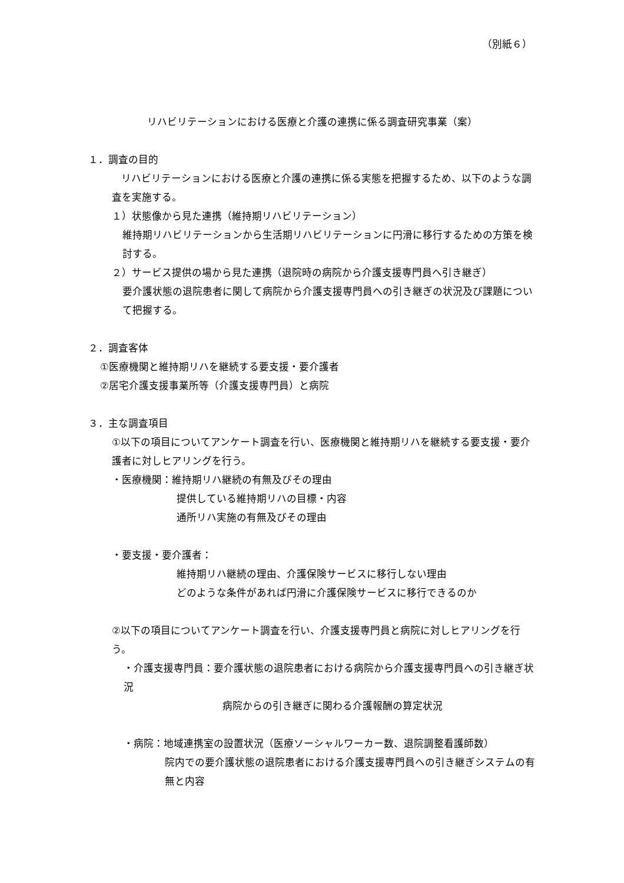（別紙６）
リハビリテーションにおける医療と介護の連携に係る調査研究事業（案）
１．調査の目的
リハビリテーションにおける医療と介護の連携に係る実態を把握するため、以下のような調査を実施する。
１）状態像から見た連携（維持期リハビリテーション）
維持期リハビリテーションから生活期リハビリテーションに円滑に移行するための方策を検討する。
２）サービス提供の場から見た連携（退院時の病院から介護支援専門員へ引き継ぎ）
要介護状態の退院患者に関して病院から介護支援専門員への引き継ぎの状況及び課題について把握する。
２．調査客体
①医療機関と維持期リハを継続する要支援・要介護者
②居宅介護支援事業所等（介護支援専門員）と病院
３．主な調査項目
①以下の項目についてアンケート調査を行い、医療機関と維持期リハを継続する要支援・要介護者に対しヒアリングを行う。
・医療機関：維持期リハ継続の有無及びその理由
提供している維持期リハの目標・内容
通所リハ実施の有無及びその理由
・要支援・要介護者：
維持期リハ継続の理由、介護保険サービスに移行しない理由
どのような条件があれば円滑に介護保険サービスに移行できるのか
②以下の項目についてアンケート調査を行い、介護支援専門員と病院に対しヒアリングを行う。
・介護支援専門員：要介護状態の退院患者における病院から介護支援専門員への引き継ぎ状況
病院からの引き継ぎに関わる介護報酬の算定状況
・病院：地域連携室の設置状況（医療ソーシャルワーカー数、退院調整看護師数）
院内での要介護状態の退院患者における介護支援専門員への引き継ぎシステムの有無と内容